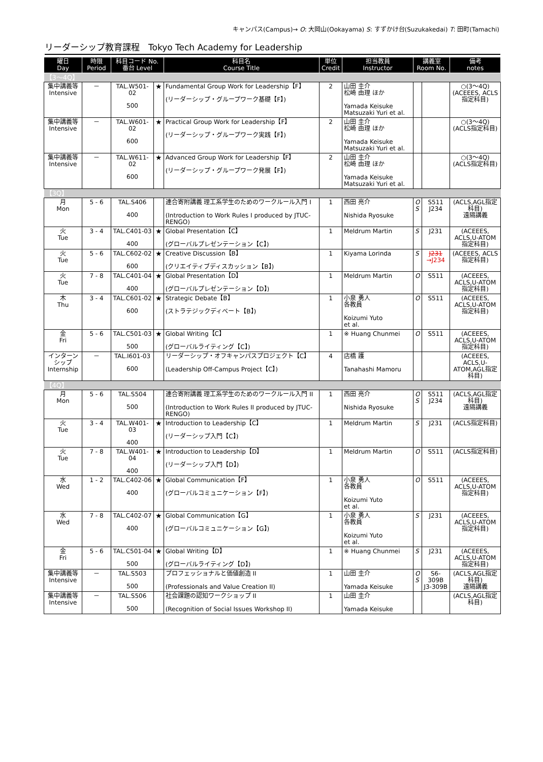キャンパス(Campus)→ O: 大岡山(Ookayama) S: すずかけ台(Suzukakedai) T: 田町(Tamachi)
リーダーシップ教育課程　Tokyo Tech Academy for Leadership
| 曜日 Day | 時限 Period | 科目コード No. 番台 Level | | 科目名 Course Title | 単位 Credit | 担当教員 Instructor | 講義室 Room No. | | 備考 notes |
| --- | --- | --- | --- | --- | --- | --- | --- | --- | --- |
| 【3〜4Q】 | | | | | | | | | |
| 集中講義等 Intensive | － | TAL.W501-02 500 | ★ | Fundamental Group Work for Leadership【F】 (リーダーシップ・グループワーク基礎【F】) | 2 | 山田 圭介 松崎 由理 ほか Yamada Keisuke Matsuzaki Yuri et al. | | | ○(3〜4Q) (ACEEES, ACLS指定科目) |
| 集中講義等 Intensive | － | TAL.W601-02 600 | ★ | Practical Group Work for Leadership【F】 (リーダーシップ・グループワーク実践【F】) | 2 | 山田 圭介 松崎 由理 ほか Yamada Keisuke Matsuzaki Yuri et al. | | | ○(3〜4Q) (ACLS指定科目) |
| 集中講義等 Intensive | － | TAL.W611-02 600 | ★ | Advanced Group Work for Leadership【F】 (リーダーシップ・グループワーク発展【F】) | 2 | 山田 圭介 松崎 由理 ほか Yamada Keisuke Matsuzaki Yuri et al. | | | ○(3〜4Q) (ACLS指定科目) |
| 【3Q】 | | | | | | | | | |
| 月 Mon | 5 - 6 | TAL.S406 400 | | 連合寄附講義 理工系学生のためのワークルール入門 I (Introduction to Work Rules I produced by JTUC-RENGO) | 1 | 西田 亮介 Nishida Ryosuke | O S | S511 J234 | (ACLS,AGL指定科目) 遠隔講義 |
| 火 Tue | 3 - 4 | TAL.C401-03 400 | ★ | Global Presentation【C】 (グローバルプレゼンテーション【C】) | 1 | Meldrum Martin | S | J231 | (ACEEES, ACLS,U-ATOM指定科目) |
| 火 Tue | 5 - 6 | TAL.C602-02 600 | ★ | Creative Discussion【B】 (クリエイティブディスカッション【B】) | 1 | Kiyama Lorinda | S | J231 →J234 | (ACEEES, ACLS指定科目) |
| 火 Tue | 7 - 8 | TAL.C401-04 400 | ★ | Global Presentation【D】 (グローバルプレゼンテーション【D】) | 1 | Meldrum Martin | O | S511 | (ACEEES, ACLS,U-ATOM指定科目) |
| 木 Thu | 3 - 4 | TAL.C601-02 600 | ★ | Strategic Debate【B】 (ストラテジックディベート【B】) | 1 | 小泉 勇人 各教員 Koizumi Yuto et al. | O | S511 | (ACEEES, ACLS,U-ATOM指定科目) |
| 金 Fri | 5 - 6 | TAL.C501-03 500 | ★ | Global Writing【C】 (グローバルライティング【C】) | 1 | ※ Huang Chunmei | O | S511 | (ACEEES, ACLS,U-ATOM指定科目) |
| インターンシップ Internship | － | TAL.I601-03 600 | | リーダーシップ・オフキャンパスプロジェクト【C】 (Leadership Off-Campus Project【C】) | 4 | 店橋 護 Tanahashi Mamoru | | | (ACEEES, ACLS,U-ATOM,AGL指定科目) |
| 【4Q】 | | | | | | | | | |
| 月 Mon | 5 - 6 | TAL.S504 500 | | 連合寄附講義 理工系学生のためのワークルール入門 II (Introduction to Work Rules II produced by JTUC-RENGO) | 1 | 西田 亮介 Nishida Ryosuke | O S | S511 J234 | (ACLS,AGL指定科目) 遠隔講義 |
| 火 Tue | 3 - 4 | TAL.W401-03 400 | ★ | Introduction to Leadership【C】 (リーダーシップ入門【C】) | 1 | Meldrum Martin | S | J231 | (ACLS指定科目) |
| 火 Tue | 7 - 8 | TAL.W401-04 400 | ★ | Introduction to Leadership【D】 (リーダーシップ入門【D】) | 1 | Meldrum Martin | O | S511 | (ACLS指定科目) |
| 水 Wed | 1 - 2 | TAL.C402-06 400 | ★ | Global Communication【F】 (グローバルコミュニケーション【F】) | 1 | 小泉 勇人 各教員 Koizumi Yuto et al. | O | S511 | (ACEEES, ACLS,U-ATOM指定科目) |
| 水 Wed | 7 - 8 | TAL.C402-07 400 | ★ | Global Communication【G】 (グローバルコミュニケーション【G】) | 1 | 小泉 勇人 各教員 Koizumi Yuto et al. | S | J231 | (ACEEES, ACLS,U-ATOM指定科目) |
| 金 Fri | 5 - 6 | TAL.C501-04 500 | ★ | Global Writing【D】 (グローバルライティング【D】) | 1 | ※ Huang Chunmei | S | J231 | (ACEEES, ACLS,U-ATOM指定科目) |
| 集中講義等 Intensive | － | TAL.S503 500 | | プロフェッショナルと価値創造 II (Professionals and Value Creation II) | 1 | 山田 圭介 Yamada Keisuke | O S | S6-309B J3-309B | (ACLS,AGL指定科目) 遠隔講義 |
| 集中講義等 Intensive | － | TAL.S506 500 | | 社会課題の認知ワークショップ II (Recognition of Social Issues Workshop II) | 1 | 山田 圭介 Yamada Keisuke | | | (ACLS,AGL指定科目) |